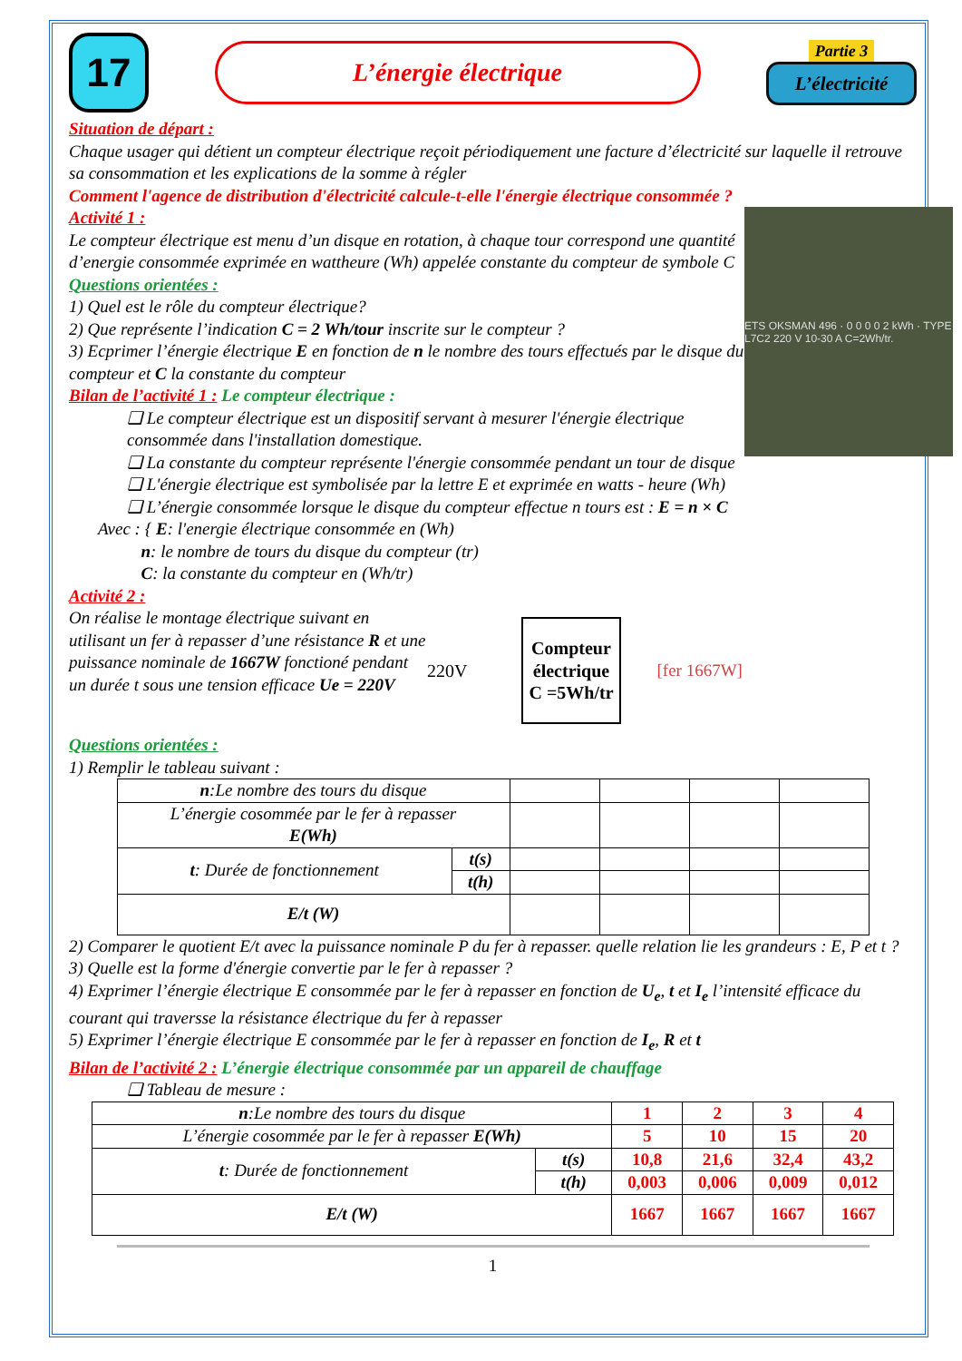17
L’énergie électrique
Partie 3
L’électricité
Situation de départ :
Chaque usager qui détient un compteur électrique reçoit périodiquement une facture d’électricité sur laquelle il retrouve sa consommation et les explications de la somme à régler
Comment l'agence de distribution d'électricité calcule-t-elle l'énergie électrique consommée ?
ETS OKSMAN 496 · 0 0 0 0 2 kWh · TYPE L7C2 220 V 10-30 A C=2Wh/tr.
Activité 1 :
Le compteur électrique est menu d’un disque en rotation, à chaque tour correspond une quantité d’energie consommée exprimée en wattheure (Wh) appelée constante du compteur de symbole C
Questions orientées :
1) Quel est le rôle du compteur électrique?
2) Que représente l’indication C = 2 Wh/tour inscrite sur le compteur ?
3) Ecprimer l’énergie électrique E en fonction de n le nombre des tours effectués par le disque du compteur et C la constante du compteur
Bilan de l’activité 1 : Le compteur électrique :
❑ Le compteur électrique est un dispositif servant à mesurer l'énergie électrique consommée dans l'installation domestique.
❑ La constante du compteur représente l'énergie consommée pendant un tour de disque
❑ L'énergie électrique est symbolisée par la lettre E et exprimée en watts - heure (Wh)
❑ L’énergie consommée lorsque le disque du compteur effectue n tours est : E = n × C
Avec : { E: l'energie électrique consommée en (Wh)
n: le nombre de tours du disque du compteur (tr)
C: la constante du compteur en (Wh/tr)
Activité 2 :
220V
Compteur
électrique
C =5Wh/tr
[fer 1667W]
On réalise le montage électrique suivant en utilisant un fer à repasser d’une résistance R et une puissance nominale de 1667W fonctioné pendant un durée t sous une tension efficace Ue = 220V
Questions orientées :
1) Remplir le tableau suivant :
| n :Le nombre des tours du disque | | | | | |
| L’énergie cosommée par le fer à repasser E(Wh) | | | | | |
| t : Durée de fonctionnement | t(s) | | | | |
| | t(h) | | | | |
| E/t (W) | | | | | |
2) Comparer le quotient E/t avec la puissance nominale P du fer à repasser. quelle relation lie les grandeurs : E, P et t ?
3) Quelle est la forme d'énergie convertie par le fer à repasser ?
4) Exprimer l’énergie électrique E consommée par le fer à repasser en fonction de U<sub>e</sub>, t et I<sub>e</sub> l’intensité efficace du courant qui traversse la résistance électrique du fer à repasser
5) Exprimer l’énergie électrique E consommée par le fer à repasser en fonction de I<sub>e</sub>, R et t
Bilan de l’activité 2 : L’énergie électrique consommée par un appareil de chauffage
❑ Tableau de mesure :
| n :Le nombre des tours du disque | | 1 | 2 | 3 | 4 |
| L’énergie cosommée par le fer à repasser E(Wh) | | 5 | 10 | 15 | 20 |
| t : Durée de fonctionnement | t(s) | 10,8 | 21,6 | 32,4 | 43,2 |
| | t(h) | 0,003 | 0,006 | 0,009 | 0,012 |
| E/t (W) | | 1667 | 1667 | 1667 | 1667 |
1